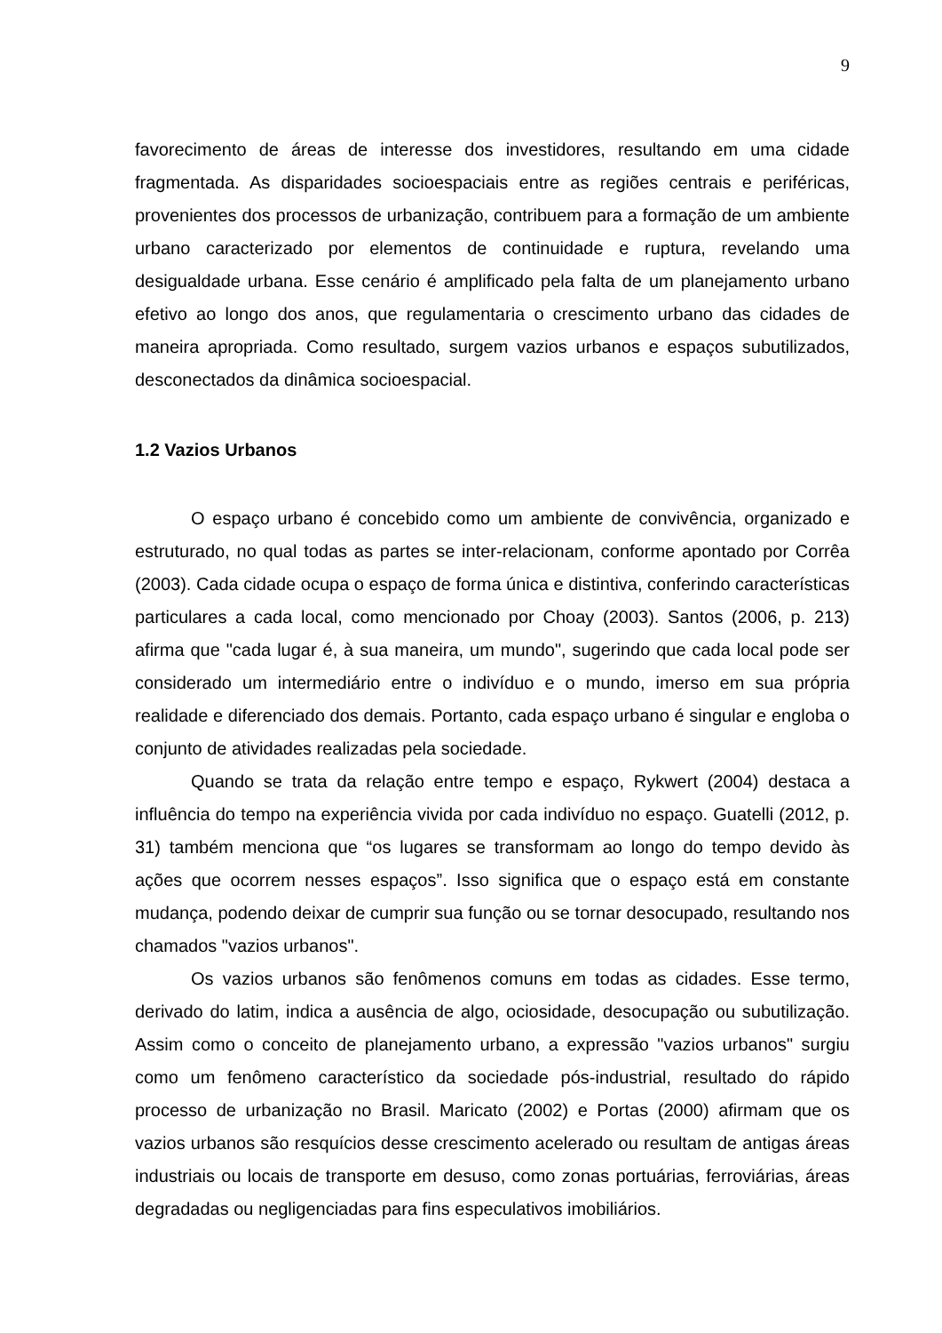9
favorecimento de áreas de interesse dos investidores, resultando em uma cidade fragmentada. As disparidades socioespaciais entre as regiões centrais e periféricas, provenientes dos processos de urbanização, contribuem para a formação de um ambiente urbano caracterizado por elementos de continuidade e ruptura, revelando uma desigualdade urbana. Esse cenário é amplificado pela falta de um planejamento urbano efetivo ao longo dos anos, que regulamentaria o crescimento urbano das cidades de maneira apropriada. Como resultado, surgem vazios urbanos e espaços subutilizados, desconectados da dinâmica socioespacial.
1.2 Vazios Urbanos
O espaço urbano é concebido como um ambiente de convivência, organizado e estruturado, no qual todas as partes se inter-relacionam, conforme apontado por Corrêa (2003). Cada cidade ocupa o espaço de forma única e distintiva, conferindo características particulares a cada local, como mencionado por Choay (2003). Santos (2006, p. 213) afirma que "cada lugar é, à sua maneira, um mundo", sugerindo que cada local pode ser considerado um intermediário entre o indivíduo e o mundo, imerso em sua própria realidade e diferenciado dos demais. Portanto, cada espaço urbano é singular e engloba o conjunto de atividades realizadas pela sociedade.
Quando se trata da relação entre tempo e espaço, Rykwert (2004) destaca a influência do tempo na experiência vivida por cada indivíduo no espaço. Guatelli (2012, p. 31) também menciona que “os lugares se transformam ao longo do tempo devido às ações que ocorrem nesses espaços”. Isso significa que o espaço está em constante mudança, podendo deixar de cumprir sua função ou se tornar desocupado, resultando nos chamados "vazios urbanos".
Os vazios urbanos são fenômenos comuns em todas as cidades. Esse termo, derivado do latim, indica a ausência de algo, ociosidade, desocupação ou subutilização. Assim como o conceito de planejamento urbano, a expressão "vazios urbanos" surgiu como um fenômeno característico da sociedade pós-industrial, resultado do rápido processo de urbanização no Brasil. Maricato (2002) e Portas (2000) afirmam que os vazios urbanos são resquícios desse crescimento acelerado ou resultam de antigas áreas industriais ou locais de transporte em desuso, como zonas portuárias, ferroviárias, áreas degradadas ou negligenciadas para fins especulativos imobiliários.